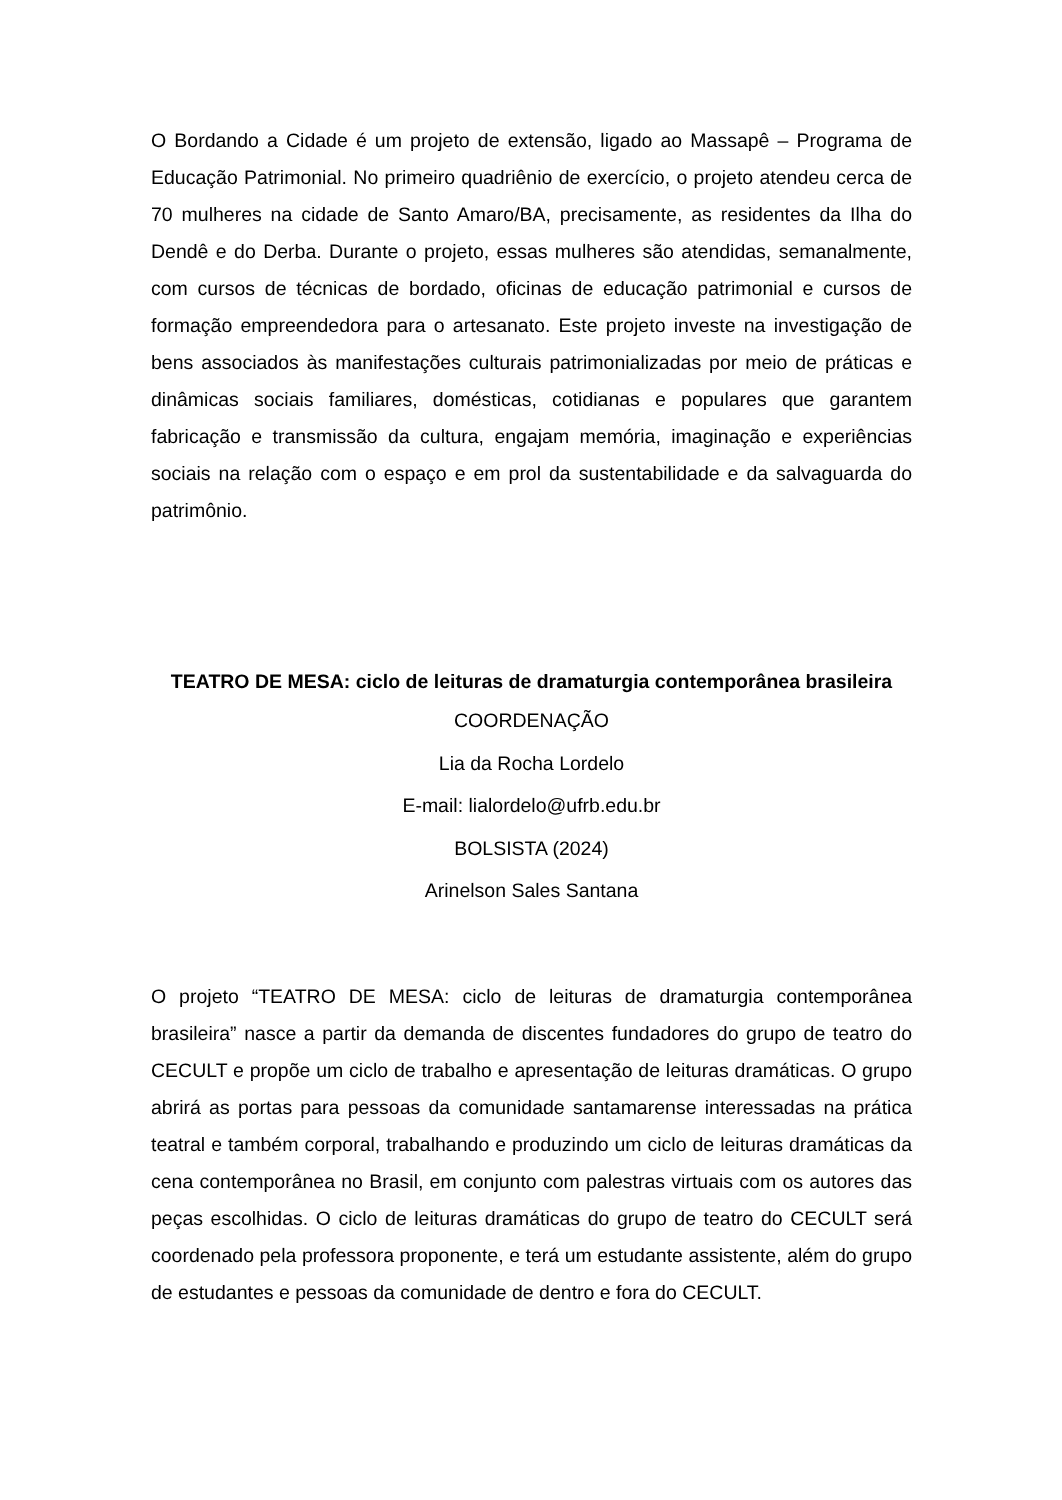O Bordando a Cidade é um projeto de extensão, ligado ao Massapê – Programa de Educação Patrimonial. No primeiro quadriênio de exercício, o projeto atendeu cerca de 70 mulheres na cidade de Santo Amaro/BA, precisamente, as residentes da Ilha do Dendê e do Derba. Durante o projeto, essas mulheres são atendidas, semanalmente, com cursos de técnicas de bordado, oficinas de educação patrimonial e cursos de formação empreendedora para o artesanato. Este projeto investe na investigação de bens associados às manifestações culturais patrimonializadas por meio de práticas e dinâmicas sociais familiares, domésticas, cotidianas e populares que garantem fabricação e transmissão da cultura, engajam memória, imaginação e experiências sociais na relação com o espaço e em prol da sustentabilidade e da salvaguarda do patrimônio.
TEATRO DE MESA: ciclo de leituras de dramaturgia contemporânea brasileira
COORDENAÇÃO
Lia da Rocha Lordelo
E-mail: lialordelo@ufrb.edu.br
BOLSISTA (2024)
Arinelson Sales Santana
O projeto “TEATRO DE MESA: ciclo de leituras de dramaturgia contemporânea brasileira” nasce a partir da demanda de discentes fundadores do grupo de teatro do CECULT e propõe um ciclo de trabalho e apresentação de leituras dramáticas. O grupo abrirá as portas para pessoas da comunidade santamarense interessadas na prática teatral e também corporal, trabalhando e produzindo um ciclo de leituras dramáticas da cena contemporânea no Brasil, em conjunto com palestras virtuais com os autores das peças escolhidas. O ciclo de leituras dramáticas do grupo de teatro do CECULT será coordenado pela professora proponente, e terá um estudante assistente, além do grupo de estudantes e pessoas da comunidade de dentro e fora do CECULT.